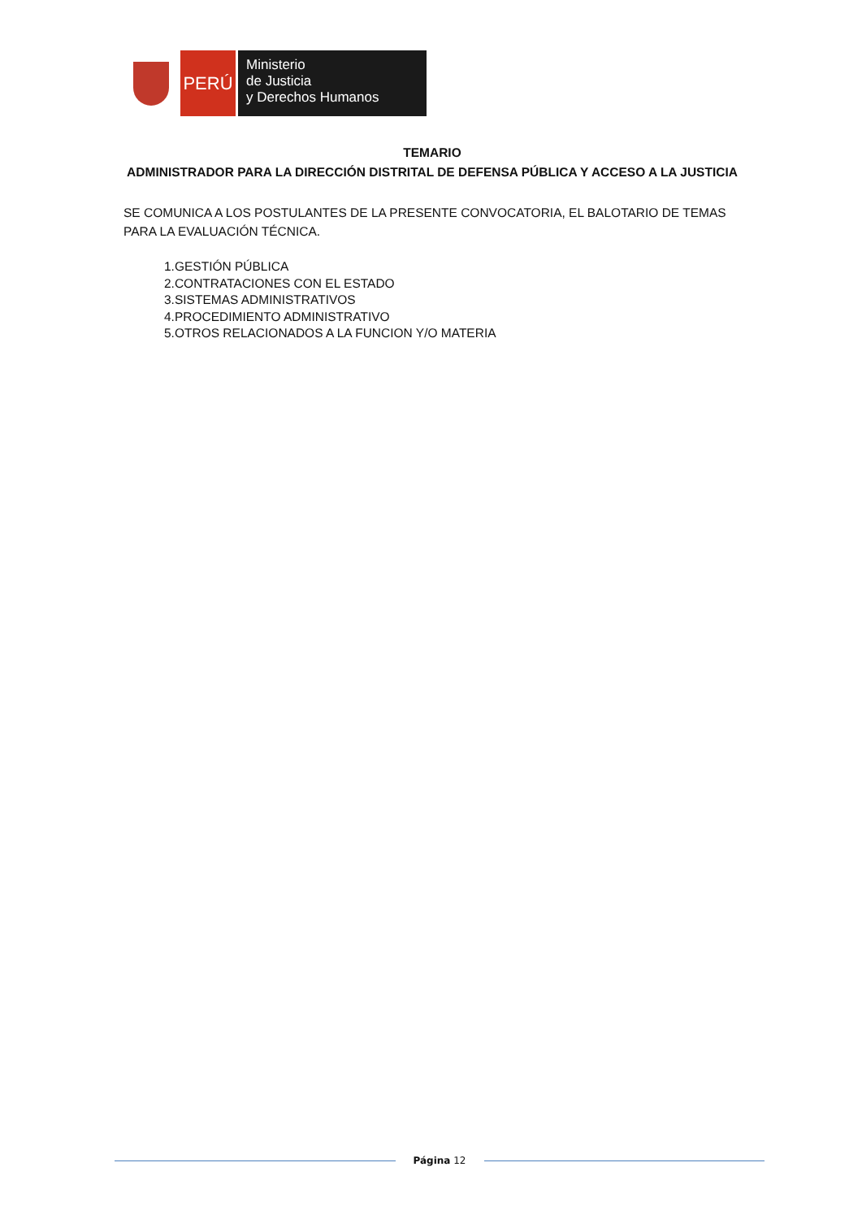PERÚ
Ministerio
de Justicia
y Derechos Humanos
TEMARIO
ADMINISTRADOR PARA LA DIRECCIÓN DISTRITAL DE DEFENSA PÚBLICA Y ACCESO A LA JUSTICIA
SE COMUNICA A LOS POSTULANTES DE LA PRESENTE CONVOCATORIA, EL BALOTARIO DE TEMAS PARA LA EVALUACIÓN TÉCNICA.
1.GESTIÓN PÚBLICA
2.CONTRATACIONES CON EL ESTADO
3.SISTEMAS ADMINISTRATIVOS
4.PROCEDIMIENTO ADMINISTRATIVO
5.OTROS RELACIONADOS A LA FUNCION Y/O MATERIA
Página 12